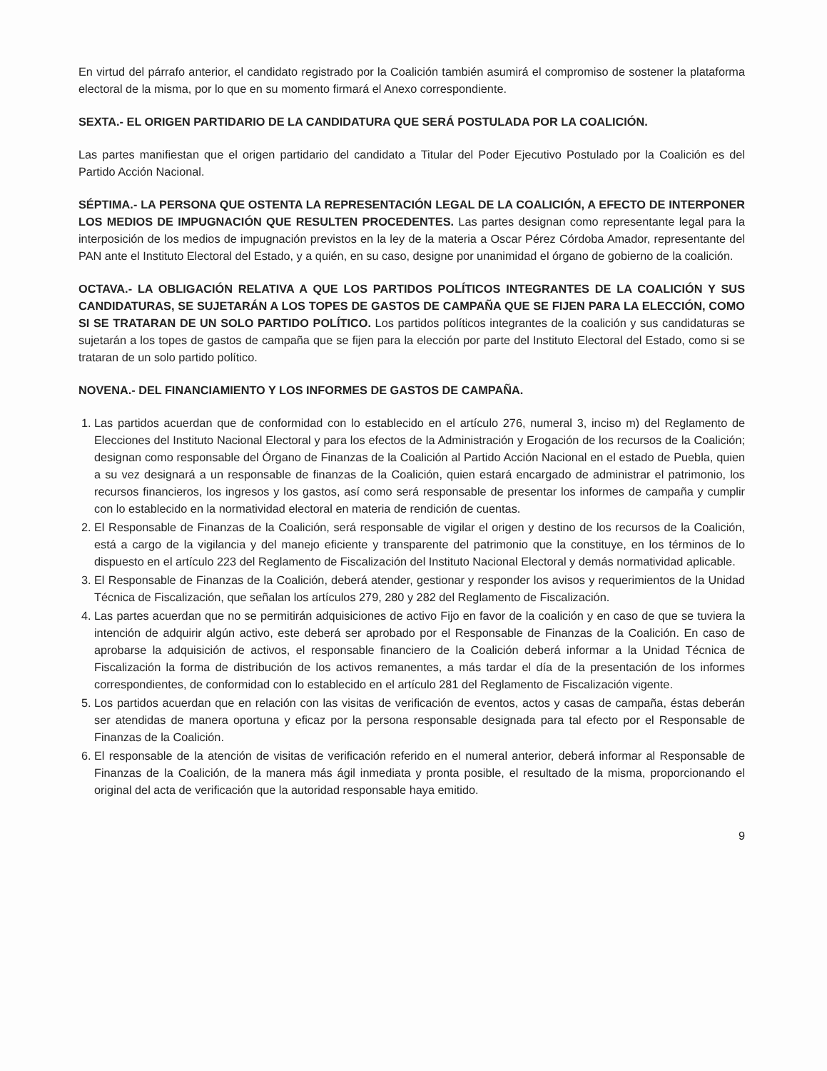En virtud del párrafo anterior, el candidato registrado por la Coalición también asumirá el compromiso de sostener la plataforma electoral de la misma, por lo que en su momento firmará el Anexo correspondiente.
SEXTA.- EL ORIGEN PARTIDARIO DE LA CANDIDATURA QUE SERÁ POSTULADA POR LA COALICIÓN.
Las partes manifiestan que el origen partidario del candidato a Titular del Poder Ejecutivo Postulado por la Coalición es del Partido Acción Nacional.
SÉPTIMA.- LA PERSONA QUE OSTENTA LA REPRESENTACIÓN LEGAL DE LA COALICIÓN, A EFECTO DE INTERPONER LOS MEDIOS DE IMPUGNACIÓN QUE RESULTEN PROCEDENTES. Las partes designan como representante legal para la interposición de los medios de impugnación previstos en la ley de la materia a Oscar Pérez Córdoba Amador, representante del PAN ante el Instituto Electoral del Estado, y a quién, en su caso, designe por unanimidad el órgano de gobierno de la coalición.
OCTAVA.- LA OBLIGACIÓN RELATIVA A QUE LOS PARTIDOS POLÍTICOS INTEGRANTES DE LA COALICIÓN Y SUS CANDIDATURAS, SE SUJETARÁN A LOS TOPES DE GASTOS DE CAMPAÑA QUE SE FIJEN PARA LA ELECCIÓN, COMO SI SE TRATARAN DE UN SOLO PARTIDO POLÍTICO. Los partidos políticos integrantes de la coalición y sus candidaturas se sujetarán a los topes de gastos de campaña que se fijen para la elección por parte del Instituto Electoral del Estado, como si se trataran de un solo partido político.
NOVENA.- DEL FINANCIAMIENTO Y LOS INFORMES DE GASTOS DE CAMPAÑA.
1. Las partidos acuerdan que de conformidad con lo establecido en el artículo 276, numeral 3, inciso m) del Reglamento de Elecciones del Instituto Nacional Electoral y para los efectos de la Administración y Erogación de los recursos de la Coalición; designan como responsable del Órgano de Finanzas de la Coalición al Partido Acción Nacional en el estado de Puebla, quien a su vez designará a un responsable de finanzas de la Coalición, quien estará encargado de administrar el patrimonio, los recursos financieros, los ingresos y los gastos, así como será responsable de presentar los informes de campaña y cumplir con lo establecido en la normatividad electoral en materia de rendición de cuentas.
2. El Responsable de Finanzas de la Coalición, será responsable de vigilar el origen y destino de los recursos de la Coalición, está a cargo de la vigilancia y del manejo eficiente y transparente del patrimonio que la constituye, en los términos de lo dispuesto en el artículo 223 del Reglamento de Fiscalización del Instituto Nacional Electoral y demás normatividad aplicable.
3. El Responsable de Finanzas de la Coalición, deberá atender, gestionar y responder los avisos y requerimientos de la Unidad Técnica de Fiscalización, que señalan los artículos 279, 280 y 282 del Reglamento de Fiscalización.
4. Las partes acuerdan que no se permitirán adquisiciones de activo Fijo en favor de la coalición y en caso de que se tuviera la intención de adquirir algún activo, este deberá ser aprobado por el Responsable de Finanzas de la Coalición. En caso de aprobarse la adquisición de activos, el responsable financiero de la Coalición deberá informar a la Unidad Técnica de Fiscalización la forma de distribución de los activos remanentes, a más tardar el día de la presentación de los informes correspondientes, de conformidad con lo establecido en el artículo 281 del Reglamento de Fiscalización vigente.
5. Los partidos acuerdan que en relación con las visitas de verificación de eventos, actos y casas de campaña, éstas deberán ser atendidas de manera oportuna y eficaz por la persona responsable designada para tal efecto por el Responsable de Finanzas de la Coalición.
6. El responsable de la atención de visitas de verificación referido en el numeral anterior, deberá informar al Responsable de Finanzas de la Coalición, de la manera más ágil inmediata y pronta posible, el resultado de la misma, proporcionando el original del acta de verificación que la autoridad responsable haya emitido.
9